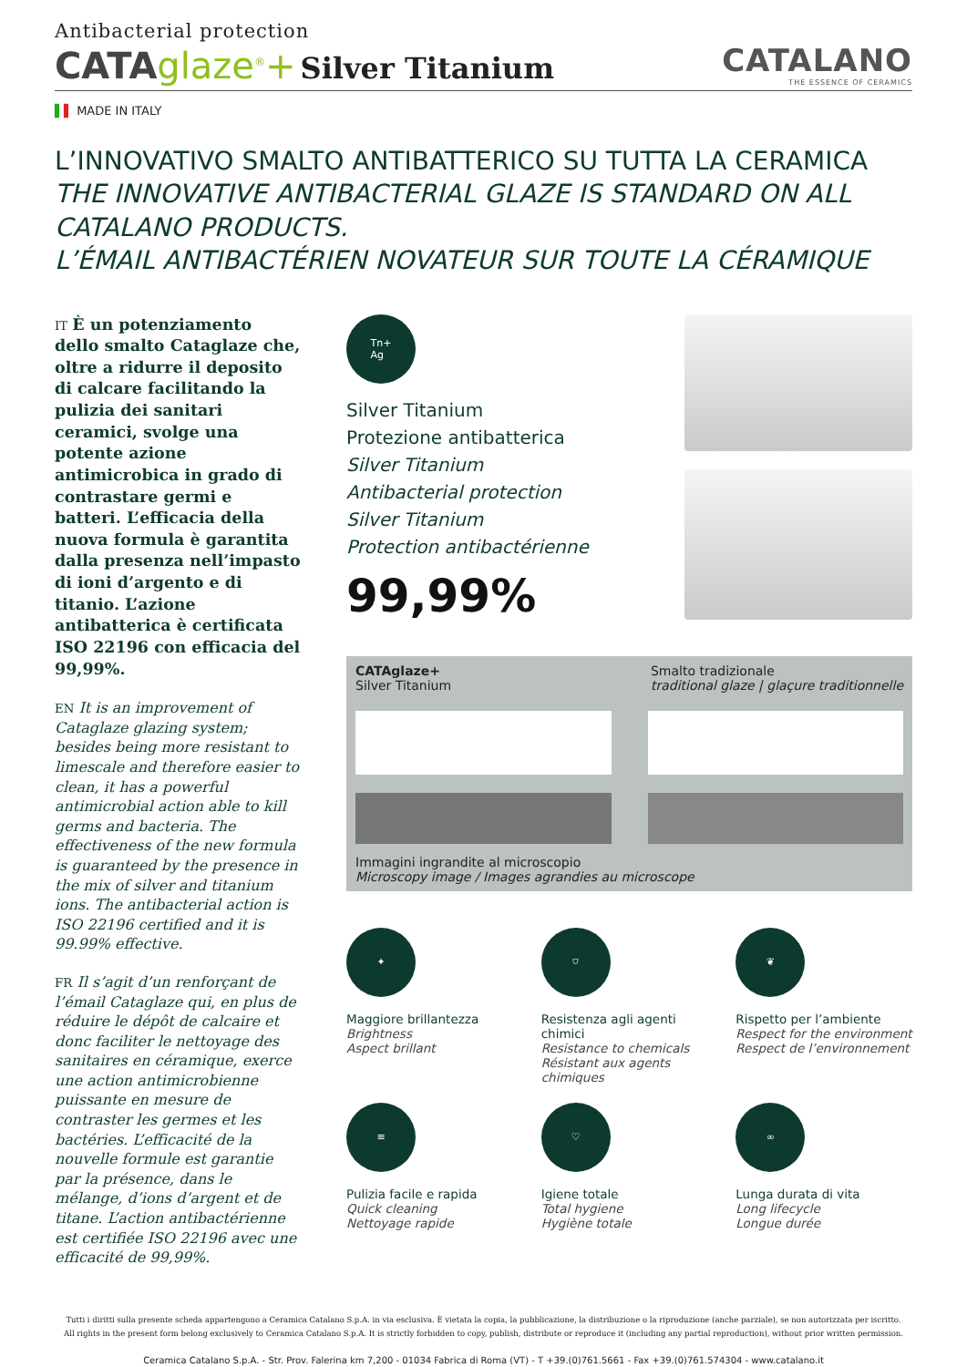Antibacterial protection
CATAglaze<sup>®</sup>+ Silver Titanium
CATALANO
THE ESSENCE OF CERAMICS
▌▌ MADE IN ITALY
L’INNOVATIVO SMALTO ANTIBATTERICO SU TUTTA LA CERAMICA
THE INNOVATIVE ANTIBACTERIAL GLAZE IS STANDARD ON ALL CATALANO PRODUCTS.
L’ÉMAIL ANTIBACTÉRIEN NOVATEUR SUR TOUTE LA CÉRAMIQUE
IT È un potenziamento dello smalto Cataglaze che, oltre a ridurre il deposito di calcare facilitando la pulizia dei sanitari ceramici, svolge una potente azione antimicrobica in grado di contrastare germi e batteri. L’efficacia della nuova formula è garantita dalla presenza nell’impasto di ioni d’argento e di titanio. L’azione antibatterica è certificata ISO 22196 con efficacia del 99,99%.
EN It is an improvement of Cataglaze glazing system; besides being more resistant to limescale and therefore easier to clean, it has a powerful antimicrobial action able to kill germs and bacteria. The effectiveness of the new formula is guaranteed by the presence in the mix of silver and titanium ions. The antibacterial action is ISO 22196 certified and it is 99.99% effective.
FR Il s’agit d’un renforçant de l’émail Cataglaze qui, en plus de réduire le dépôt de calcaire et donc faciliter le nettoyage des sanitaires en céramique, exerce une action antimicrobienne puissante en mesure de contraster les germes et les bactéries. L’efficacité de la nouvelle formule est garantie par la présence, dans le mélange, d’ions d’argent et de titane. L’action antibactérienne est certifiée ISO 22196 avec une efficacité de 99,99%.
Tn+
Ag
Silver Titanium
Protezione antibatterica
Silver Titanium
Antibacterial protection
Silver Titanium
Protection antibactérienne
99,99%
CATAglaze+
Silver Titanium
Smalto tradizionale
traditional glaze | glaçure traditionnelle
Immagini ingrandite al microscopio
Microscopy image / Images agrandies au microscope
✦
Maggiore brillantezza
Brightness
Aspect brillant
⛉
Resistenza agli agenti chimici
Resistance to chemicals
Résistant aux agents chimiques
❦
Rispetto per l’ambiente
Respect for the environment
Respect de l’environnement
≡
Pulizia facile e rapida
Quick cleaning
Nettoyage rapide
♡
Igiene totale
Total hygiene
Hygiène totale
∞
Lunga durata di vita
Long lifecycle
Longue durée
Tutti i diritti sulla presente scheda appartengono a Ceramica Catalano S.p.A. in via esclusiva. È vietata la copia, la pubblicazione, la distribuzione o la riproduzione (anche parziale), se non autorizzata per iscritto.
All rights in the present form belong exclusively to Ceramica Catalano S.p.A. It is strictly forbidden to copy, publish, distribute or reproduce it (including any partial reproduction), without prior written permission.
Ceramica Catalano S.p.A. - Str. Prov. Falerina km 7,200 - 01034 Fabrica di Roma (VT) - T +39.(0)761.5661 - Fax +39.(0)761.574304 - www.catalano.it